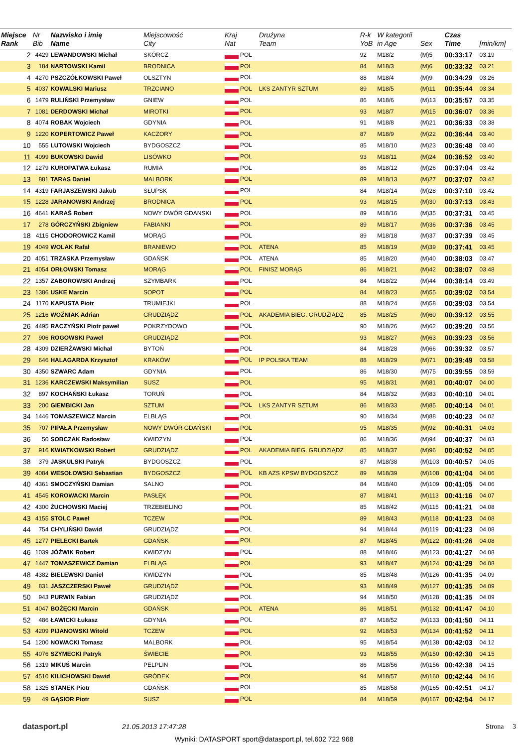| Miejsce Rank | Nr Bib | Nazwisko i imię Name | Miejscowość City | Kraj Nat | Drużyna Team | R-k YoB | W kategorii in Age | Sex | Czas Time | [min/km] |
| --- | --- | --- | --- | --- | --- | --- | --- | --- | --- | --- |
| 2 | 4429 | LEWANDOWSKI Michał | SKÓRCZ | POL | | 92 | M18/2 | (M)5 | 00:33:17 | 03.19 |
| 3 | 184 | NARTOWSKI Kamil | BRODNICA | POL | | 84 | M18/3 | (M)6 | 00:33:32 | 03.21 |
| 4 | 4270 | PSZCZÓŁKOWSKI Paweł | OLSZTYN | POL | | 88 | M18/4 | (M)9 | 00:34:29 | 03.26 |
| 5 | 4037 | KOWALSKI Mariusz | TRZCIANO | POL | LKS ZANTYR SZTUM | 89 | M18/5 | (M)11 | 00:35:44 | 03.34 |
| 6 | 1479 | RULIŃSKI Przemysław | GNIEW | POL | | 86 | M18/6 | (M)13 | 00:35:57 | 03.35 |
| 7 | 1081 | DERDOWSKI Michał | MIROTKI | POL | | 93 | M18/7 | (M)15 | 00:36:07 | 03.36 |
| 8 | 4074 | ROBAK Wojciech | GDYNIA | POL | | 91 | M18/8 | (M)21 | 00:36:33 | 03.38 |
| 9 | 1220 | KOPERTOWICZ Paweł | KACZORY | POL | | 87 | M18/9 | (M)22 | 00:36:44 | 03.40 |
| 10 | 555 | LUTOWSKI Wojciech | BYDGOSZCZ | POL | | 85 | M18/10 | (M)23 | 00:36:48 | 03.40 |
| 11 | 4099 | BUKOWSKI Dawid | LISÓWKO | POL | | 93 | M18/11 | (M)24 | 00:36:52 | 03.40 |
| 12 | 1279 | KUROPATWA Łukasz | RUMIA | POL | | 86 | M18/12 | (M)26 | 00:37:04 | 03.42 |
| 13 | 881 | TARAS Daniel | MALBORK | POL | | 89 | M18/13 | (M)27 | 00:37:07 | 03.42 |
| 14 | 4319 | FARJASZEWSKI Jakub | SŁUPSK | POL | | 84 | M18/14 | (M)28 | 00:37:10 | 03.42 |
| 15 | 1228 | JARANOWSKI Andrzej | BRODNICA | POL | | 93 | M18/15 | (M)30 | 00:37:13 | 03.43 |
| 16 | 4641 | KARAŚ Robert | NOWY DWÓR GDANSKI | POL | | 89 | M18/16 | (M)35 | 00:37:31 | 03.45 |
| 17 | 278 | GÓRCZYŃSKI Zbigniew | FABIANKI | POL | | 89 | M18/17 | (M)36 | 00:37:36 | 03.45 |
| 18 | 4115 | CHODOROWICZ Kamil | MORĄG | POL | | 89 | M18/18 | (M)37 | 00:37:39 | 03.45 |
| 19 | 4049 | WOLAK Rafał | BRANIEWO | POL | ATENA | 85 | M18/19 | (M)39 | 00:37:41 | 03.45 |
| 20 | 4051 | TRZASKA Przemysław | GDAŃSK | POL | ATENA | 85 | M18/20 | (M)40 | 00:38:03 | 03.47 |
| 21 | 4054 | ORŁOWSKI Tomasz | MORĄG | POL | FINISZ MORĄG | 86 | M18/21 | (M)42 | 00:38:07 | 03.48 |
| 22 | 1357 | ZABOROWSKI Andrzej | SZYMBARK | POL | | 84 | M18/22 | (M)44 | 00:38:14 | 03.49 |
| 23 | 1386 | USKE Marcin | SOPOT | POL | | 84 | M18/23 | (M)55 | 00:39:02 | 03.54 |
| 24 | 1170 | KAPUSTA Piotr | TRUMIEJKI | POL | | 88 | M18/24 | (M)58 | 00:39:03 | 03.54 |
| 25 | 1216 | WOŹNIAK Adrian | GRUDZIĄDZ | POL | AKADEMIA BIEG. GRUDZIĄDZ | 85 | M18/25 | (M)60 | 00:39:12 | 03.55 |
| 26 | 4495 | RACZYŃSKI Piotr paweł | POKRZYDOWO | POL | | 90 | M18/26 | (M)62 | 00:39:20 | 03.56 |
| 27 | 906 | ROGOWSKI Paweł | GRUDZIĄDZ | POL | | 93 | M18/27 | (M)63 | 00:39:23 | 03.56 |
| 28 | 4309 | DZIERŻAWSKI Michał | BYTOŃ | POL | | 84 | M18/28 | (M)66 | 00:39:32 | 03.57 |
| 29 | 646 | HALAGARDA Krzysztof | KRAKÓW | POL | IP POLSKA TEAM | 88 | M18/29 | (M)71 | 00:39:49 | 03.58 |
| 30 | 4350 | SZWARC Adam | GDYNIA | POL | | 86 | M18/30 | (M)75 | 00:39:55 | 03.59 |
| 31 | 1236 | KARCZEWSKI Maksymilian | SUSZ | POL | | 95 | M18/31 | (M)81 | 00:40:07 | 04.00 |
| 32 | 897 | KOCHAŃSKI Łukasz | TORUŃ | POL | | 84 | M18/32 | (M)83 | 00:40:10 | 04.01 |
| 33 | 200 | GIEMBICKI Jan | SZTUM | POL | LKS ZANTYR SZTUM | 86 | M18/33 | (M)85 | 00:40:14 | 04.01 |
| 34 | 1446 | TOMASZEWICZ Marcin | ELBLĄG | POL | | 90 | M18/34 | (M)88 | 00:40:23 | 04.02 |
| 35 | 707 | PIPAŁA Przemysław | NOWY DWÓR GDAŃSKI | POL | | 95 | M18/35 | (M)92 | 00:40:31 | 04.03 |
| 36 | 50 | SOBCZAK Radosław | KWIDZYN | POL | | 86 | M18/36 | (M)94 | 00:40:37 | 04.03 |
| 37 | 916 | KWIATKOWSKI Robert | GRUDZIĄDZ | POL | AKADEMIA BIEG. GRUDZIĄDZ | 85 | M18/37 | (M)96 | 00:40:52 | 04.05 |
| 38 | 379 | JASKULSKI Patryk | BYDGOSZCZ | POL | | 87 | M18/38 | (M)103 | 00:40:57 | 04.05 |
| 39 | 4084 | WESOŁOWSKI Sebastian | BYDGOSZCZ | POL | KB AZS KPSW BYDGOSZCZ | 89 | M18/39 | (M)108 | 00:41:04 | 04.06 |
| 40 | 4361 | SMOCZYŃSKI Damian | SALNO | POL | | 84 | M18/40 | (M)109 | 00:41:05 | 04.06 |
| 41 | 4545 | KOROWACKI Marcin | PASŁĘK | POL | | 87 | M18/41 | (M)113 | 00:41:16 | 04.07 |
| 42 | 4300 | ŻUCHOWSKI Maciej | TRZEBIELINO | POL | | 85 | M18/42 | (M)115 | 00:41:21 | 04.08 |
| 43 | 4155 | STOLC Paweł | TCZEW | POL | | 89 | M18/43 | (M)118 | 00:41:23 | 04.08 |
| 44 | 754 | CHYLIŃSKI Dawid | GRUDZIĄDZ | POL | | 94 | M18/44 | (M)119 | 00:41:23 | 04.08 |
| 45 | 1277 | PIELECKI Bartek | GDAŃSK | POL | | 87 | M18/45 | (M)122 | 00:41:26 | 04.08 |
| 46 | 1039 | JÓŹWIK Robert | KWIDZYN | POL | | 88 | M18/46 | (M)123 | 00:41:27 | 04.08 |
| 47 | 1447 | TOMASZEWICZ Damian | ELBLĄG | POL | | 93 | M18/47 | (M)124 | 00:41:29 | 04.08 |
| 48 | 4382 | BIELEWSKI Daniel | KWIDZYN | POL | | 85 | M18/48 | (M)126 | 00:41:35 | 04.09 |
| 49 | 831 | JASZCZERSKI Paweł | GRUDZIĄDZ | POL | | 93 | M18/49 | (M)127 | 00:41:35 | 04.09 |
| 50 | 943 | PURWIN Fabian | GRUDZIĄDZ | POL | | 94 | M18/50 | (M)128 | 00:41:35 | 04.09 |
| 51 | 4047 | BOŻĘCKI Marcin | GDAŃSK | POL | ATENA | 86 | M18/51 | (M)132 | 00:41:47 | 04.10 |
| 52 | 486 | ŁAWICKI Łukasz | GDYNIA | POL | | 87 | M18/52 | (M)133 | 00:41:50 | 04.11 |
| 53 | 4209 | PIJANOWSKI Witold | TCZEW | POL | | 92 | M18/53 | (M)134 | 00:41:52 | 04.11 |
| 54 | 1200 | NOWACKI Tomasz | MALBORK | POL | | 95 | M18/54 | (M)138 | 00:42:03 | 04.12 |
| 55 | 4076 | SZYMECKI Patryk | ŚWIECIE | POL | | 93 | M18/55 | (M)150 | 00:42:30 | 04.15 |
| 56 | 1319 | MIKUŚ Marcin | PELPLIN | POL | | 86 | M18/56 | (M)156 | 00:42:38 | 04.15 |
| 57 | 4510 | KILICHOWSKI Dawid | GRÓDEK | POL | | 94 | M18/57 | (M)160 | 00:42:44 | 04.16 |
| 58 | 1325 | STANEK Piotr | GDAŃSK | POL | | 85 | M18/58 | (M)165 | 00:42:51 | 04.17 |
| 59 | 49 | GĄSIOR Piotr | SUSZ | POL | | 84 | M18/59 | (M)167 | 00:42:54 | 04.17 |
datasport.pl 21.05.2013 17:47:28 Strona 3
Wyniki: DATASPORT sport@datasport.pl, tel.602 722 968